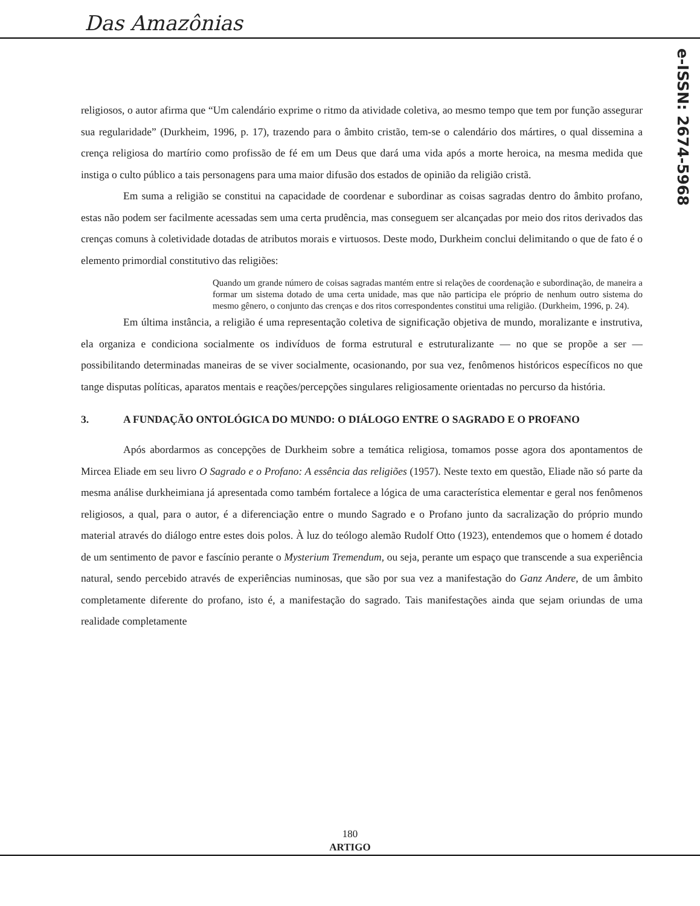Das Amazônias
e-ISSN: 2674-5968
religiosos, o autor afirma que “Um calendário exprime o ritmo da atividade coletiva, ao mesmo tempo que tem por função assegurar sua regularidade” (Durkheim, 1996, p. 17), trazendo para o âmbito cristão, tem-se o calendário dos mártires, o qual dissemina a crença religiosa do martírio como profissão de fé em um Deus que dará uma vida após a morte heroica, na mesma medida que instiga o culto público a tais personagens para uma maior difusão dos estados de opinião da religião cristã.
Em suma a religião se constitui na capacidade de coordenar e subordinar as coisas sagradas dentro do âmbito profano, estas não podem ser facilmente acessadas sem uma certa prudência, mas conseguem ser alcançadas por meio dos ritos derivados das crenças comuns à coletividade dotadas de atributos morais e virtuosos. Deste modo, Durkheim conclui delimitando o que de fato é o elemento primordial constitutivo das religiões:
Quando um grande número de coisas sagradas mantém entre si relações de coordenação e subordinação, de maneira a formar um sistema dotado de uma certa unidade, mas que não participa ele próprio de nenhum outro sistema do mesmo gênero, o conjunto das crenças e dos ritos correspondentes constitui uma religião. (Durkheim, 1996, p. 24).
Em última instância, a religião é uma representação coletiva de significação objetiva de mundo, moralizante e instrutiva, ela organiza e condiciona socialmente os indivíduos de forma estrutural e estruturalizante — no que se propõe a ser — possibilitando determinadas maneiras de se viver socialmente, ocasionando, por sua vez, fenômenos históricos específicos no que tange disputas políticas, aparatos mentais e reações/percepções singulares religiosamente orientadas no percurso da história.
3. A FUNDAÇÃO ONTOLÓGICA DO MUNDO: O DIÁLOGO ENTRE O SAGRADO E O PROFANO
Após abordarmos as concepções de Durkheim sobre a temática religiosa, tomamos posse agora dos apontamentos de Mircea Eliade em seu livro O Sagrado e o Profano: A essência das religiões (1957). Neste texto em questão, Eliade não só parte da mesma análise durkheimiana já apresentada como também fortalece a lógica de uma característica elementar e geral nos fenômenos religiosos, a qual, para o autor, é a diferenciação entre o mundo Sagrado e o Profano junto da sacralização do próprio mundo material através do diálogo entre estes dois polos. À luz do teólogo alemão Rudolf Otto (1923), entendemos que o homem é dotado de um sentimento de pavor e fascínio perante o Mysterium Tremendum, ou seja, perante um espaço que transcende a sua experiência natural, sendo percebido através de experiências numinosas, que são por sua vez a manifestação do Ganz Andere, de um âmbito completamente diferente do profano, isto é, a manifestação do sagrado. Tais manifestações ainda que sejam oriundas de uma realidade completamente
180
ARTIGO